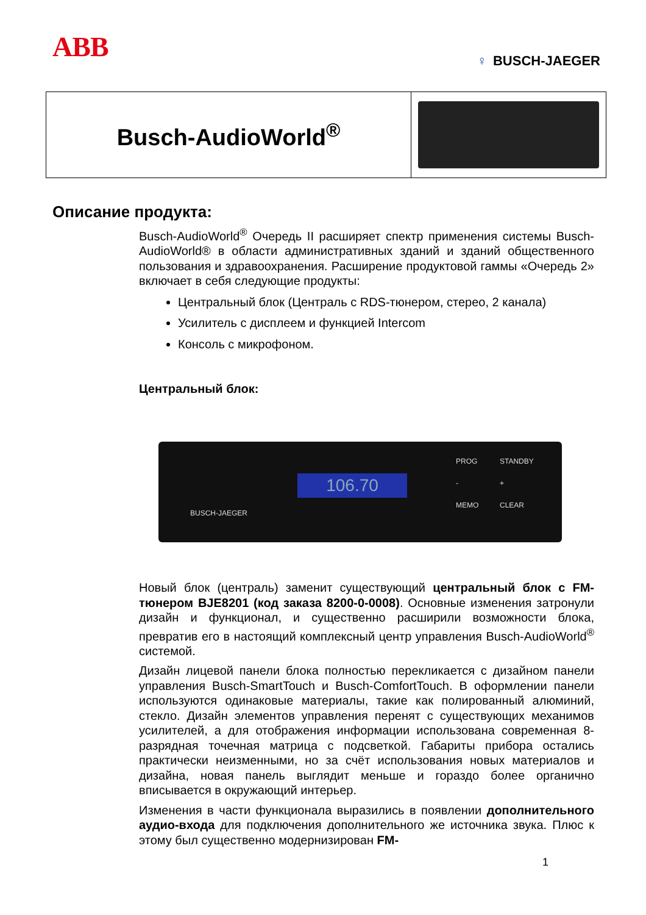ABB
♀ BUSCH-JAEGER
| Busch-AudioWorld<sup>®</sup> | |
Описание продукта:
Busch-AudioWorld<sup>®</sup> Очередь II расширяет спектр применения системы Busch-AudioWorld® в области административных зданий и зданий общественного пользования и здравоохранения. Расширение продуктовой гаммы «Очередь 2» включает в себя следующие продукты:
Центральный блок (Централь с RDS-тюнером, стерео, 2 канала)
Усилитель с дисплеем и функцией Intercom
Консоль с микрофоном.
Центральный блок:
106.70
BUSCH-JAEGER
PROG STANDBY - + MEMO CLEAR
Новый блок (централь) заменит существующий центральный блок с FM-тюнером BJE8201 (код заказа 8200-0-0008). Основные изменения затронули дизайн и функционал, и существенно расширили возможности блока, превратив его в настоящий комплексный центр управления Busch-AudioWorld<sup>®</sup> системой.
Дизайн лицевой панели блока полностью перекликается с дизайном панели управления Busch-SmartTouch и Busch-ComfortTouch. В оформлении панели используются одинаковые материалы, такие как полированный алюминий, стекло. Дизайн элементов управления перенят с существующих механимов усилителей, а для отображения информации использована современная 8-разрядная точечная матрица с подсветкой. Габариты прибора остались практически неизменными, но за счёт использования новых материалов и дизайна, новая панель выглядит меньше и гораздо более органично вписывается в окружающий интерьер.
Изменения в части функционала выразились в появлении дополнительного аудио-входа для подключения дополнительного же источника звука. Плюс к этому был существенно модернизирован FM-
1